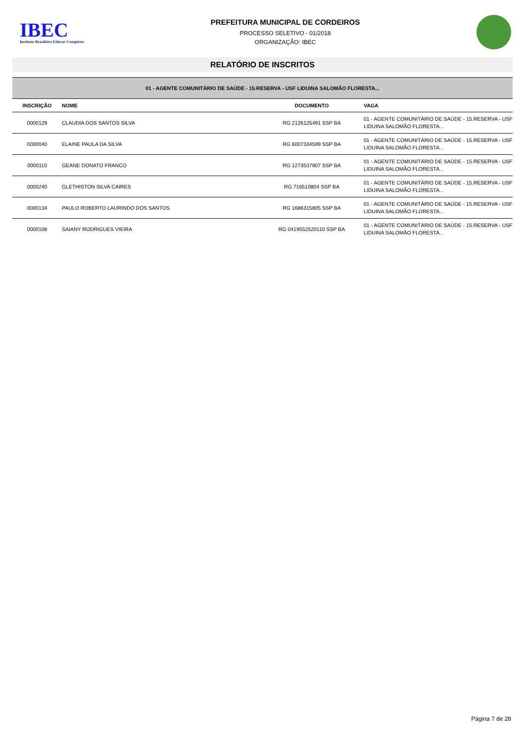IBEC
Instituto Brasileiro Educar Conquista
PREFEITURA MUNICIPAL DE CORDEIROS
PROCESSO SELETIVO - 01/2018
ORGANIZAÇÃO: IBEC
RELATÓRIO DE INSCRITOS
| 01 - AGENTE COMUNITÁRIO DE SAÚDE - 15.RESERVA - USF LIDUINA SALOMÃO FLORESTA... | | | |
| INSCRIÇÃO | NOME | DOCUMENTO | VAGA |
| 0000129 | CLAUDIA DOS SANTOS SILVA | RG 2126125491 SSP BA | 01 - AGENTE COMUNITÁRIO DE SAÚDE - 15.RESERVA - USF LIDUINA SALOMÃO FLORESTA... |
| 0000040 | ELAINE PAULA DA SILVA | RG 6007334599 SSP BA | 01 - AGENTE COMUNITÁRIO DE SAÚDE - 15.RESERVA - USF LIDUINA SALOMÃO FLORESTA... |
| 0000110 | GEANE DONATO FRANCO | RG 1273537807 SSP BA | 01 - AGENTE COMUNITÁRIO DE SAÚDE - 15.RESERVA - USF LIDUINA SALOMÃO FLORESTA... |
| 0000240 | GLETHISTON SILVA CAIRES | RG 716510804 SSP BA | 01 - AGENTE COMUNITÁRIO DE SAÚDE - 15.RESERVA - USF LIDUINA SALOMÃO FLORESTA... |
| 0000134 | PAULO ROBERTO LAURINDO DOS SANTOS | RG 1686315805 SSP BA | 01 - AGENTE COMUNITÁRIO DE SAÚDE - 15.RESERVA - USF LIDUINA SALOMÃO FLORESTA... |
| 0000108 | SAIANY RODRIGUES VIEIRA | RG 0419552520110 SSP BA | 01 - AGENTE COMUNITÁRIO DE SAÚDE - 15.RESERVA - USF LIDUINA SALOMÃO FLORESTA... |
Página 7 de 28